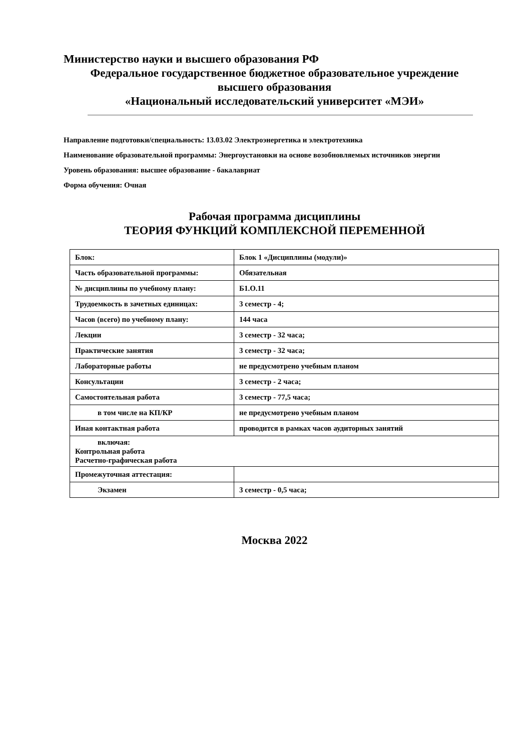Министерство науки и высшего образования РФ
Федеральное государственное бюджетное образовательное учреждение
высшего образования
«Национальный исследовательский университет «МЭИ»
Направление подготовки/специальность: 13.03.02 Электроэнергетика и электротехника
Наименование образовательной программы: Энергоустановки на основе возобновляемых источников энергии
Уровень образования: высшее образование - бакалавриат
Форма обучения: Очная
Рабочая программа дисциплины
ТЕОРИЯ ФУНКЦИЙ КОМПЛЕКСНОЙ ПЕРЕМЕННОЙ
| Блок: | Блок 1 «Дисциплины (модули)» |
| Часть образовательной программы: | Обязательная |
| № дисциплины по учебному плану: | Б1.О.11 |
| Трудоемкость в зачетных единицах: | 3 семестр - 4; |
| Часов (всего) по учебному плану: | 144 часа |
| Лекции | 3 семестр - 32 часа; |
| Практические занятия | 3 семестр - 32 часа; |
| Лабораторные работы | не предусмотрено учебным планом |
| Консультации | 3 семестр - 2 часа; |
| Самостоятельная работа | 3 семестр - 77,5 часа; |
| в том числе на КП/КР | не предусмотрено учебным планом |
| Иная контактная работа | проводится в рамках часов аудиторных занятий |
| включая: Контрольная работа Расчетно-графическая работа | |
| Промежуточная аттестация: | |
| Экзамен | 3 семестр - 0,5 часа; |
Москва 2022